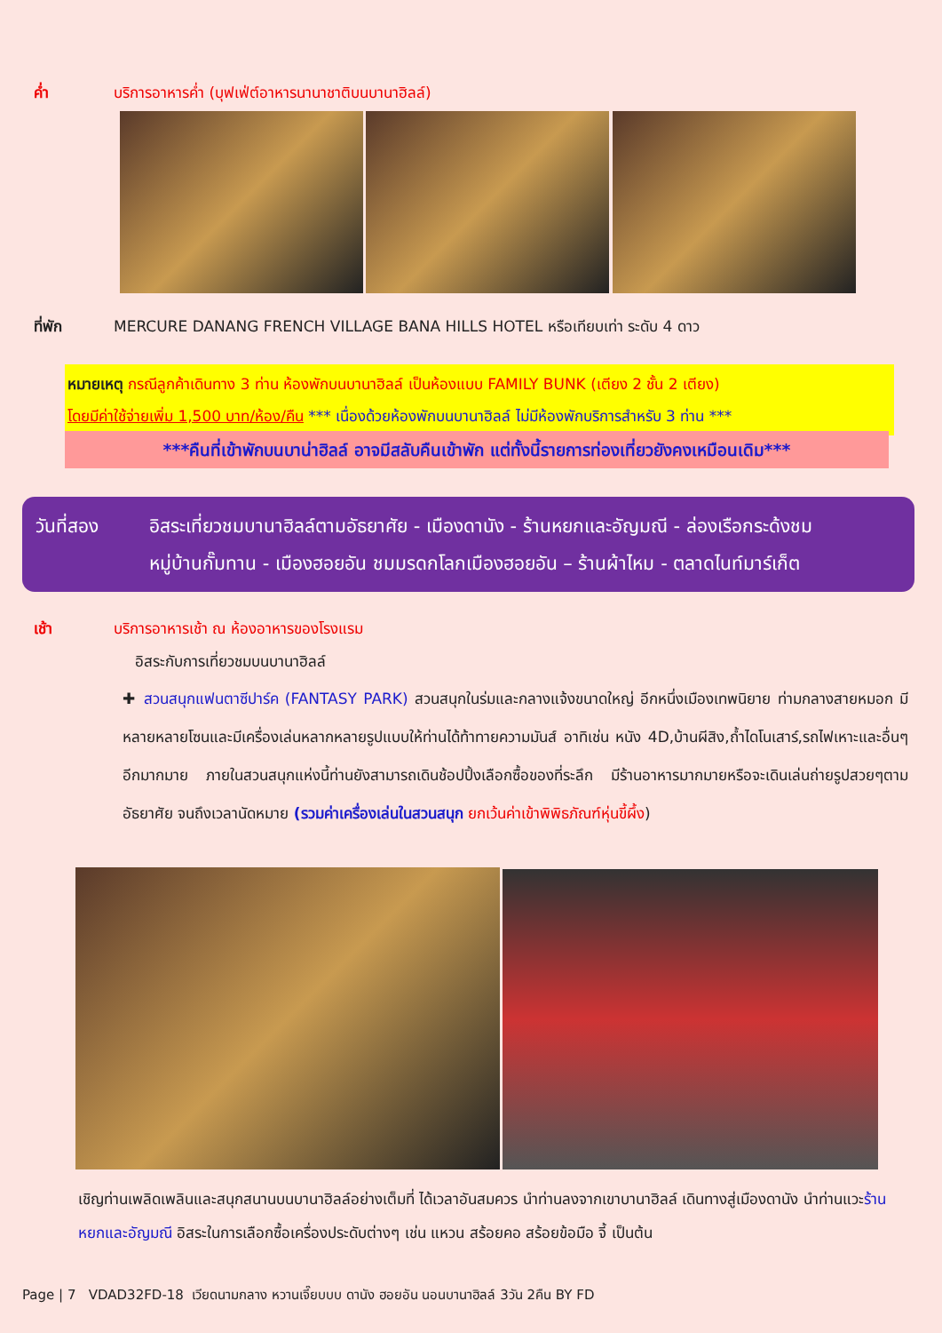ค่ำ บริการอาหารค่ำ (บุฟเฟ่ต์อาหารนานาชาติบนบานาฮิลล์)
ที่พัก MERCURE DANANG FRENCH VILLAGE BANA HILLS HOTEL หรือเทียบเท่า ระดับ 4 ดาว
หมายเหตุ กรณีลูกค้าเดินทาง 3 ท่าน ห้องพักบนบานาฮิลล์ เป็นห้องแบบ FAMILY BUNK (เตียง 2 ชั้น 2 เตียง)
โดยมีค่าใช้จ่ายเพิ่ม 1,500 บาท/ห้อง/คืน *** เนื่องด้วยห้องพักบนบานาฮิลล์ ไม่มีห้องพักบริการสำหรับ 3 ท่าน ***
***คืนที่เข้าพักบนบาน่าฮิลล์ อาจมีสลับคืนเข้าพัก แต่ทั้งนี้รายการท่องเที่ยวยังคงเหมือนเดิม***
วันที่สอง อิสระเที่ยวชมบานาฮิลล์ตามอัธยาศัย - เมืองดานัง - ร้านหยกและอัญมณี - ล่องเรือกระด้งชม
หมู่บ้านกั๊มทาน - เมืองฮอยอัน ชมมรดกโลกเมืองฮอยอัน – ร้านผ้าไหม - ตลาดไนท์มาร์เก็ต
เช้า บริการอาหารเช้า ณ ห้องอาหารของโรงแรม
อิสระกับการเที่ยวชมบนบานาฮิลล์
✚ สวนสนุกแฟนตาซีปาร์ค (FANTASY PARK) สวนสนุกในร่มและกลางแจ้งขนาดใหญ่ อีกหนึ่งเมืองเทพนิยาย ท่ามกลางสายหมอก มีหลายหลายโซนและมีเครื่องเล่นหลากหลายรูปแบบให้ท่านได้ท้าทายความมันส์ อาทิเช่น หนัง 4D,บ้านผีสิง,ถ้ำไดโนเสาร์,รถไฟเหาะและอื่นๆอีกมากมาย ภายในสวนสนุกแห่งนี้ท่านยังสามารถเดินช้อปปิ้งเลือกซื้อของที่ระลึก มีร้านอาหารมากมายหรือจะเดินเล่นถ่ายรูปสวยๆตามอัธยาศัย จนถึงเวลานัดหมาย (รวมค่าเครื่องเล่นในสวนสนุก ยกเว้นค่าเข้าพิพิธภัณฑ์หุ่นขี้ผึ้ง)
เชิญท่านเพลิดเพลินและสนุกสนานบนบานาฮิลล์อย่างเต็มที่ ได้เวลาอันสมควร นำท่านลงจากเขาบานาฮิลล์ เดินทางสู่เมืองดานัง นำท่านแวะร้านหยกและอัญมณี อิสระในการเลือกซื้อเครื่องประดับต่างๆ เช่น แหวน สร้อยคอ สร้อยข้อมือ จี้ เป็นต้น
Page | 7 VDAD32FD-18 เวียดนามกลาง หวานเจี๊ยบบบ ดานัง ฮอยอัน นอนบานาฮิลล์ 3วัน 2คืน BY FD